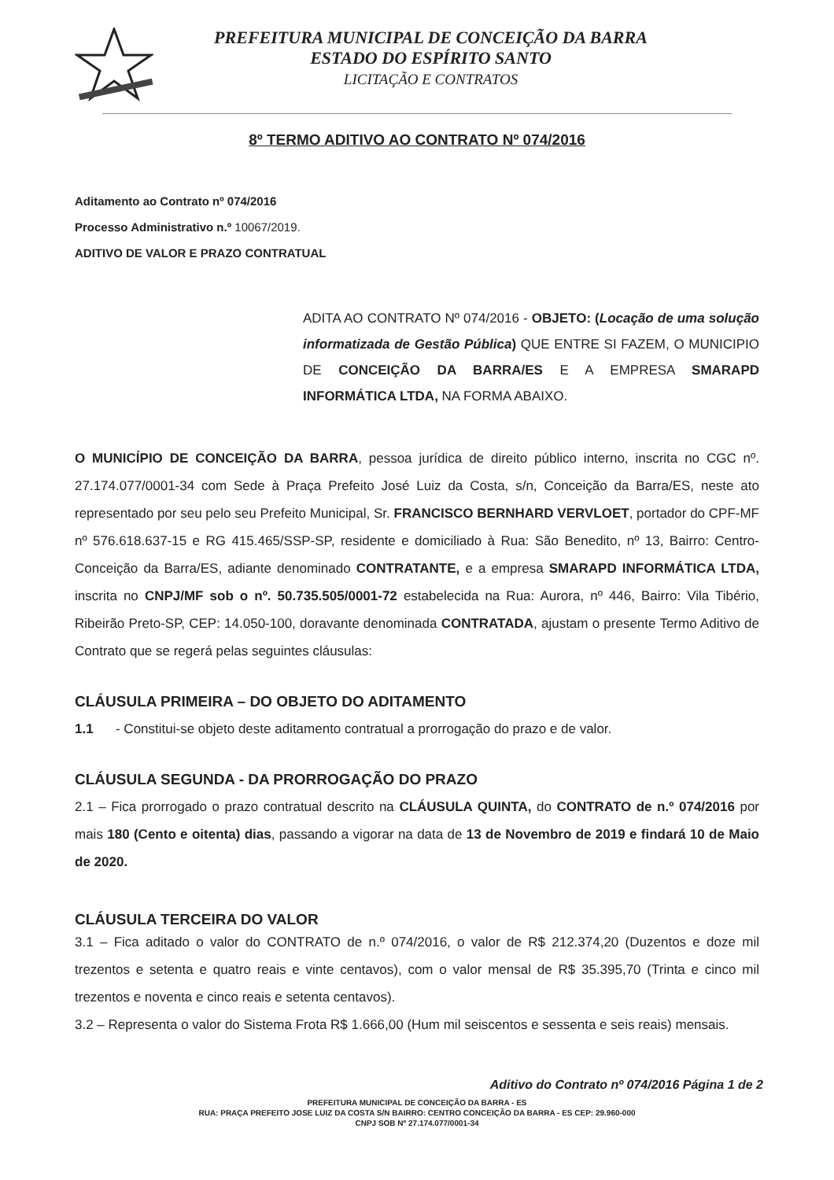PREFEITURA MUNICIPAL DE CONCEIÇÃO DA BARRA
ESTADO DO ESPÍRITO SANTO
LICITAÇÃO E CONTRATOS
8º TERMO ADITIVO AO CONTRATO Nº 074/2016
Aditamento ao Contrato nº 074/2016
Processo Administrativo n.º 10067/2019.
ADITIVO DE VALOR E PRAZO CONTRATUAL
ADITA AO CONTRATO Nº 074/2016 - OBJETO: (Locação de uma solução informatizada de Gestão Pública) QUE ENTRE SI FAZEM, O MUNICIPIO DE CONCEIÇÃO DA BARRA/ES E A EMPRESA SMARAPD INFORMÁTICA LTDA, NA FORMA ABAIXO.
O MUNICÍPIO DE CONCEIÇÃO DA BARRA, pessoa jurídica de direito público interno, inscrita no CGC nº. 27.174.077/0001-34 com Sede à Praça Prefeito José Luiz da Costa, s/n, Conceição da Barra/ES, neste ato representado por seu pelo seu Prefeito Municipal, Sr. FRANCISCO BERNHARD VERVLOET, portador do CPF-MF nº 576.618.637-15 e RG 415.465/SSP-SP, residente e domiciliado à Rua: São Benedito, nº 13, Bairro: Centro-Conceição da Barra/ES, adiante denominado CONTRATANTE, e a empresa SMARAPD INFORMÁTICA LTDA, inscrita no CNPJ/MF sob o nº. 50.735.505/0001-72 estabelecida na Rua: Aurora, nº 446, Bairro: Vila Tibério, Ribeirão Preto-SP, CEP: 14.050-100, doravante denominada CONTRATADA, ajustam o presente Termo Aditivo de Contrato que se regerá pelas seguintes cláusulas:
CLÁUSULA PRIMEIRA – DO OBJETO DO ADITAMENTO
1.1 - Constitui-se objeto deste aditamento contratual a prorrogação do prazo e de valor.
CLÁUSULA SEGUNDA - DA PRORROGAÇÃO DO PRAZO
2.1 – Fica prorrogado o prazo contratual descrito na CLÁUSULA QUINTA, do CONTRATO de n.º 074/2016 por mais 180 (Cento e oitenta) dias, passando a vigorar na data de 13 de Novembro de 2019 e findará 10 de Maio de 2020.
CLÁUSULA TERCEIRA DO VALOR
3.1 – Fica aditado o valor do CONTRATO de n.º 074/2016, o valor de R$ 212.374,20 (Duzentos e doze mil trezentos e setenta e quatro reais e vinte centavos), com o valor mensal de R$ 35.395,70 (Trinta e cinco mil trezentos e noventa e cinco reais e setenta centavos).
3.2 – Representa o valor do Sistema Frota R$ 1.666,00 (Hum mil seiscentos e sessenta e seis reais) mensais.
Aditivo do Contrato nº 074/2016 Página 1 de 2
PREFEITURA MUNICIPAL DE CONCEIÇÃO DA BARRA - ES
RUA: PRAÇA PREFEITO JOSE LUIZ DA COSTA S/N BAIRRO: CENTRO CONCEIÇÃO DA BARRA - ES CEP: 29.960-000
CNPJ SOB Nº 27.174.077/0001-34